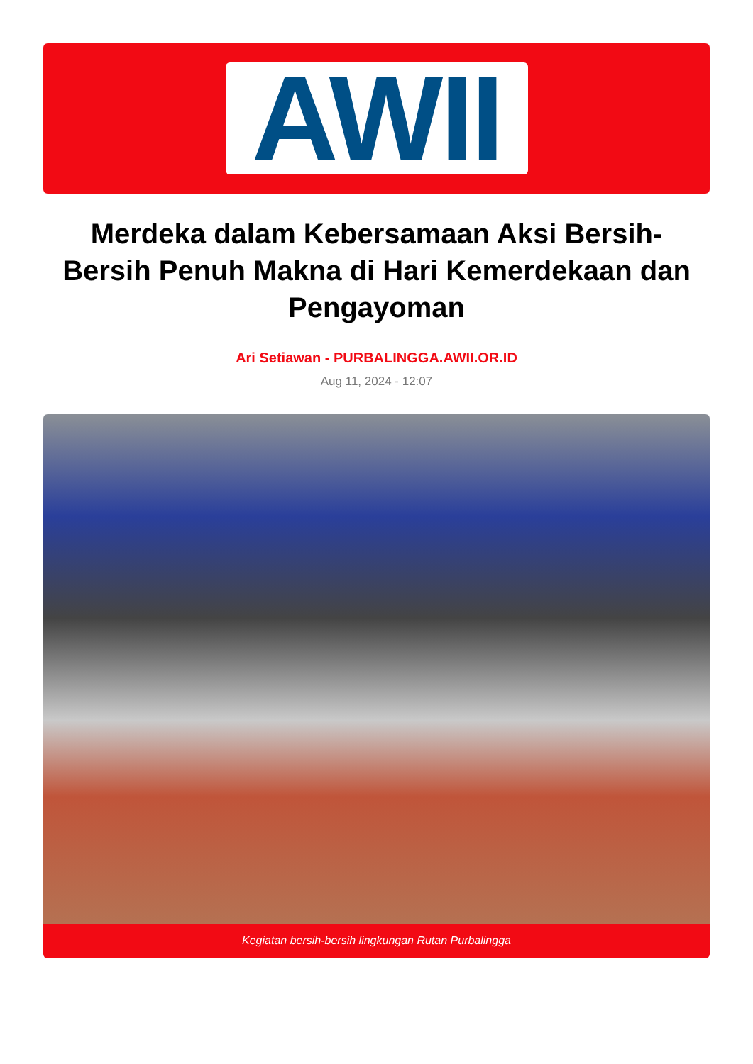AWII
Merdeka dalam Kebersamaan Aksi Bersih-Bersih Penuh Makna di Hari Kemerdekaan dan Pengayoman
Ari Setiawan - PURBALINGGA.AWII.OR.ID
Aug 11, 2024 - 12:07
Kegiatan bersih-bersih lingkungan Rutan Purbalingga